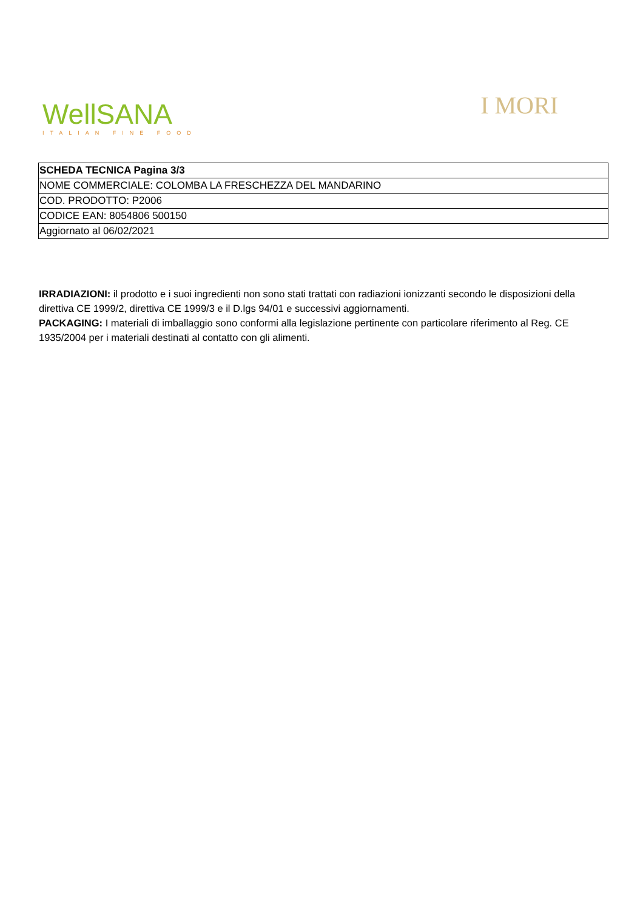WellSANA
ITALIAN FINE FOOD
I MORI
| SCHEDA TECNICA Pagina 3/3 |
| NOME COMMERCIALE: COLOMBA LA FRESCHEZZA DEL MANDARINO |
| COD. PRODOTTO: P2006 |
| CODICE EAN: 8054806 500150 |
| Aggiornato al 06/02/2021 |
IRRADIAZIONI: il prodotto e i suoi ingredienti non sono stati trattati con radiazioni ionizzanti secondo le disposizioni della direttiva CE 1999/2, direttiva CE 1999/3 e il D.lgs 94/01 e successivi aggiornamenti.
PACKAGING: I materiali di imballaggio sono conformi alla legislazione pertinente con particolare riferimento al Reg. CE 1935/2004 per i materiali destinati al contatto con gli alimenti.